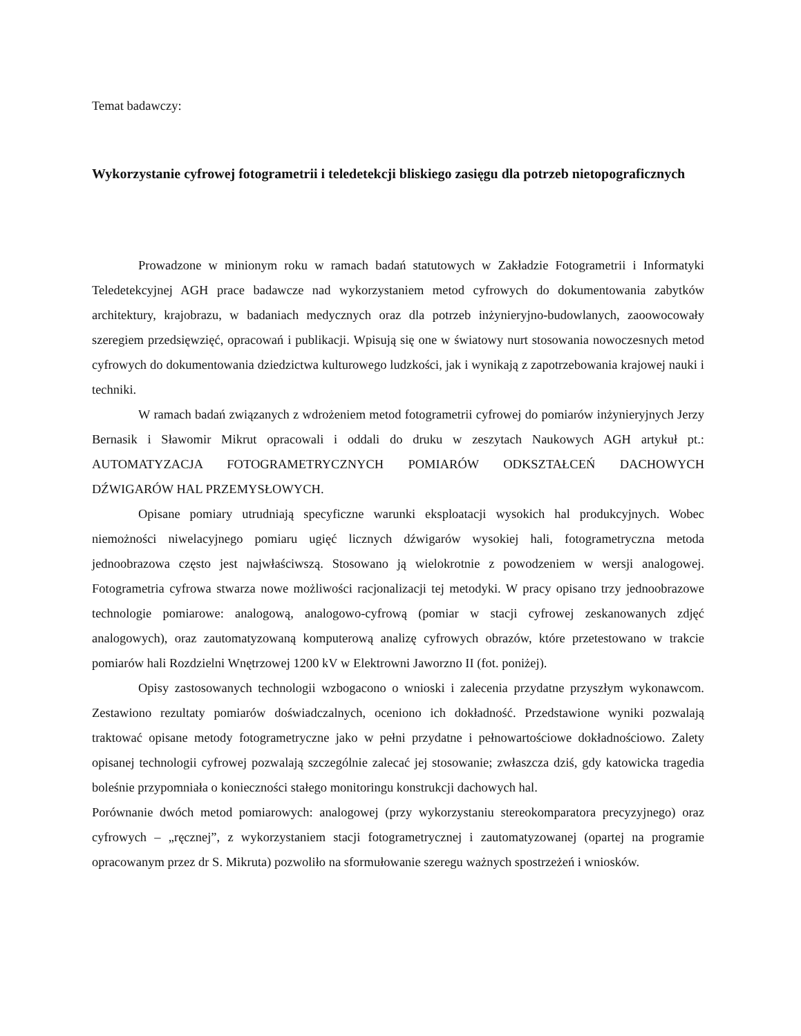Temat badawczy:
Wykorzystanie cyfrowej fotogrametrii i teledetekcji bliskiego zasięgu dla potrzeb nietopograficznych
Prowadzone w minionym roku w ramach badań statutowych w Zakładzie Fotogrametrii i Informatyki Teledetekcyjnej AGH prace badawcze nad wykorzystaniem metod cyfrowych do dokumentowania zabytków architektury, krajobrazu, w badaniach medycznych oraz dla potrzeb inżynieryjno-budowlanych, zaoowocowały szeregiem przedsięwzięć, opracowań i publikacji. Wpisują się one w światowy nurt stosowania nowoczesnych metod cyfrowych do dokumentowania dziedzictwa kulturowego ludzkości, jak i wynikają z zapotrzebowania krajowej nauki i techniki.
W ramach badań związanych z wdrożeniem metod fotogrametrii cyfrowej do pomiarów inżynieryjnych Jerzy Bernasik i Sławomir Mikrut opracowali i oddali do druku w zeszytach Naukowych AGH artykuł pt.: AUTOMATYZACJA FOTOGRAMETRYCZNYCH POMIARÓW ODKSZTAŁCEŃ DACHOWYCH DŹWIGARÓW HAL PRZEMYSŁOWYCH.
Opisane pomiary utrudniają specyficzne warunki eksploatacji wysokich hal produkcyjnych. Wobec niemożności niwelacyjnego pomiaru ugięć licznych dźwigarów wysokiej hali, fotogrametryczna metoda jednoobrazowa często jest najwłaściwszą. Stosowano ją wielokrotnie z powodzeniem w wersji analogowej. Fotogrametria cyfrowa stwarza nowe możliwości racjonalizacji tej metodyki. W pracy opisano trzy jednoobrazowe technologie pomiarowe: analogową, analogowo-cyfrową (pomiar w stacji cyfrowej zeskanowanych zdjęć analogowych), oraz zautomatyzowaną komputerową analizę cyfrowych obrazów, które przetestowano w trakcie pomiarów hali Rozdzielni Wnętrzowej 1200 kV w Elektrowni Jaworzno II (fot. poniżej).
Opisy zastosowanych technologii wzbogacono o wnioski i zalecenia przydatne przyszłym wykonawcom. Zestawiono rezultaty pomiarów doświadczalnych, oceniono ich dokładność. Przedstawione wyniki pozwalają traktować opisane metody fotogrametryczne jako w pełni przydatne i pełnowartościowe dokładnościowo. Zalety opisanej technologii cyfrowej pozwalają szczególnie zalecać jej stosowanie; zwłaszcza dziś, gdy katowicka tragedia boleśnie przypomniała o konieczności stałego monitoringu konstrukcji dachowych hal.
Porównanie dwóch metod pomiarowych: analogowej (przy wykorzystaniu stereokomparatora precyzyjnego) oraz cyfrowych – „ręcznej”, z wykorzystaniem stacji fotogrametrycznej i zautomatyzowanej (opartej na programie opracowanym przez dr S. Mikruta) pozwoliło na sformułowanie szeregu ważnych spostrzeżeń i wniosków.